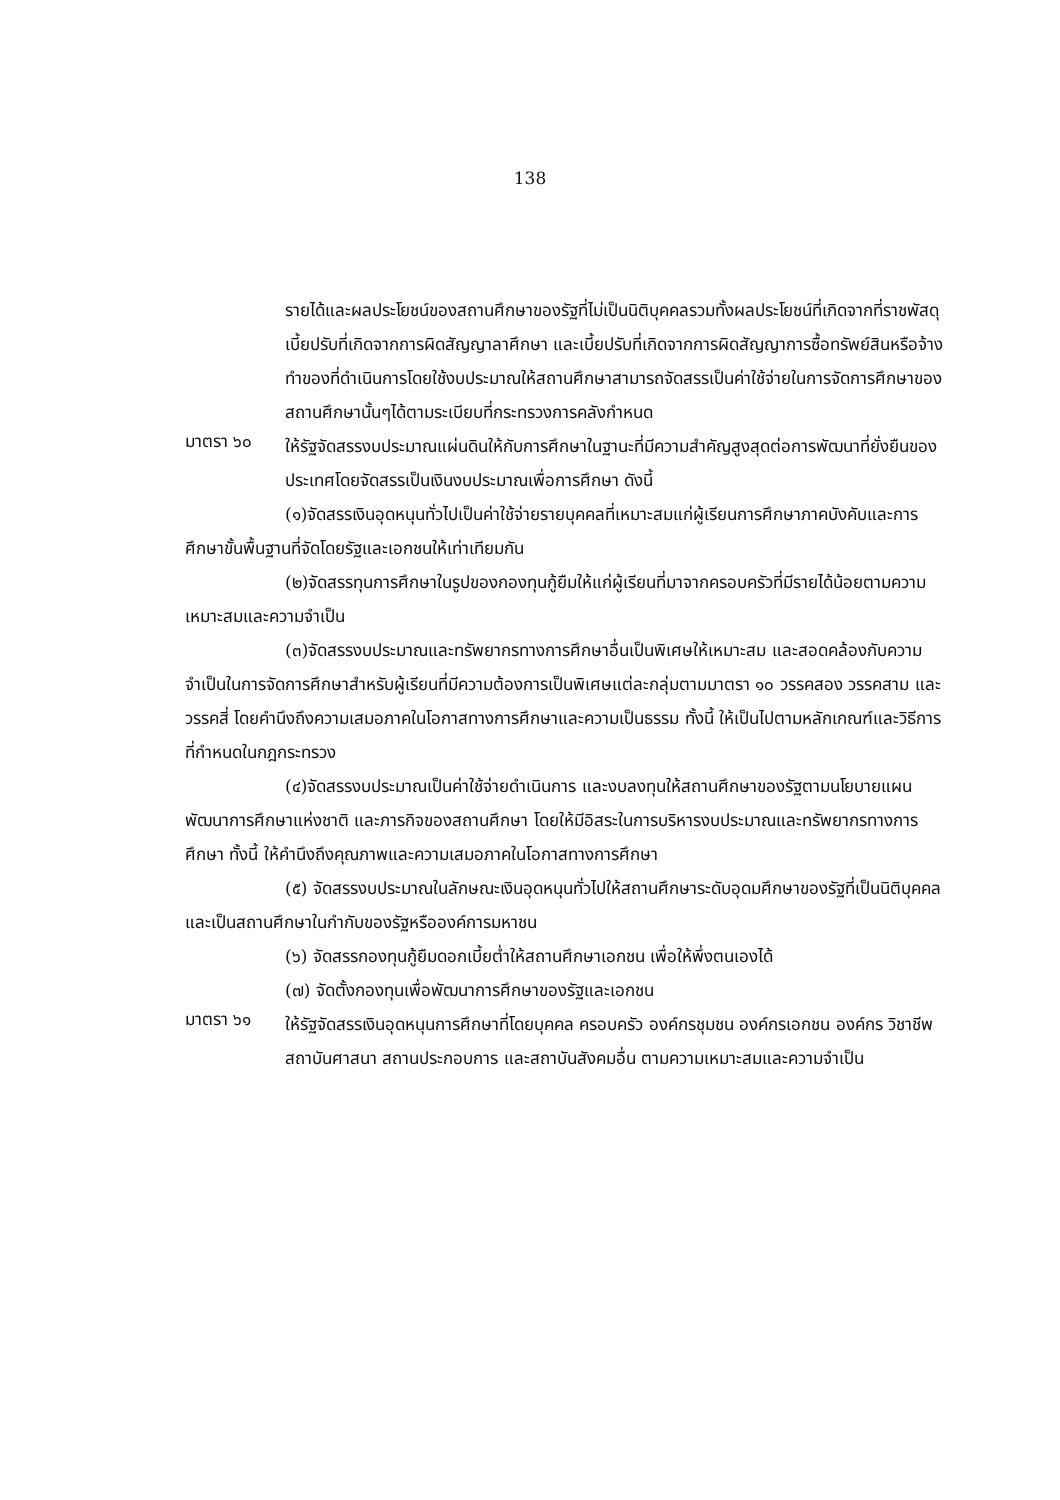138
รายได้และผลประโยชน์ของสถานศึกษาของรัฐที่ไม่เป็นนิติบุคคลรวมทั้งผลประโยชน์ที่เกิดจากที่ราชพัสดุ เบี้ยปรับที่เกิดจากการผิดสัญญาลาศึกษา และเบี้ยปรับที่เกิดจากการผิดสัญญาการซื้อทรัพย์สินหรือจ้างทำของที่ดำเนินการโดยใช้งบประมาณให้สถานศึกษาสามารถจัดสรรเป็นค่าใช้จ่ายในการจัดการศึกษาของสถานศึกษานั้นๆได้ตามระเบียบที่กระทรวงการคลังกำหนด
มาตรา ๖๐
ให้รัฐจัดสรรงบประมาณแผ่นดินให้กับการศึกษาในฐานะที่มีความสำคัญสูงสุดต่อการพัฒนาที่ยั่งยืนของประเทศโดยจัดสรรเป็นเงินงบประมาณเพื่อการศึกษา ดังนี้
(๑)จัดสรรเงินอุดหนุนทั่วไปเป็นค่าใช้จ่ายรายบุคคลที่เหมาะสมแก่ผู้เรียนการศึกษาภาคบังคับและการศึกษาขั้นพื้นฐานที่จัดโดยรัฐและเอกชนให้เท่าเทียมกัน
(๒)จัดสรรทุนการศึกษาในรูปของกองทุนกู้ยืมให้แก่ผู้เรียนที่มาจากครอบครัวที่มีรายได้น้อยตามความเหมาะสมและความจำเป็น
(๓)จัดสรรงบประมาณและทรัพยากรทางการศึกษาอื่นเป็นพิเศษให้เหมาะสม และสอดคล้องกับความจำเป็นในการจัดการศึกษาสำหรับผู้เรียนที่มีความต้องการเป็นพิเศษแต่ละกลุ่มตามมาตรา ๑๐ วรรคสอง วรรคสาม และวรรคสี่ โดยคำนึงถึงความเสมอภาคในโอกาสทางการศึกษาและความเป็นธรรม ทั้งนี้ ให้เป็นไปตามหลักเกณฑ์และวิธีการที่กำหนดในกฎกระทรวง
(๔)จัดสรรงบประมาณเป็นค่าใช้จ่ายดำเนินการ และงบลงทุนให้สถานศึกษาของรัฐตามนโยบายแผนพัฒนาการศึกษาแห่งชาติ และภารกิจของสถานศึกษา โดยให้มีอิสระในการบริหารงบประมาณและทรัพยากรทางการศึกษา ทั้งนี้ ให้คำนึงถึงคุณภาพและความเสมอภาคในโอกาสทางการศึกษา
(๕) จัดสรรงบประมาณในลักษณะเงินอุดหนุนทั่วไปให้สถานศึกษาระดับอุดมศึกษาของรัฐที่เป็นนิติบุคคล และเป็นสถานศึกษาในกำกับของรัฐหรือองค์การมหาชน
(๖) จัดสรรกองทุนกู้ยืมดอกเบี้ยต่ำให้สถานศึกษาเอกชน เพื่อให้พึ่งตนเองได้
(๗) จัดตั้งกองทุนเพื่อพัฒนาการศึกษาของรัฐและเอกชน
มาตรา ๖๑
ให้รัฐจัดสรรเงินอุดหนุนการศึกษาที่โดยบุคคล ครอบครัว องค์กรชุมชน องค์กรเอกชน องค์กร วิชาชีพ สถาบันศาสนา สถานประกอบการ และสถาบันสังคมอื่น ตามความเหมาะสมและความจำเป็น